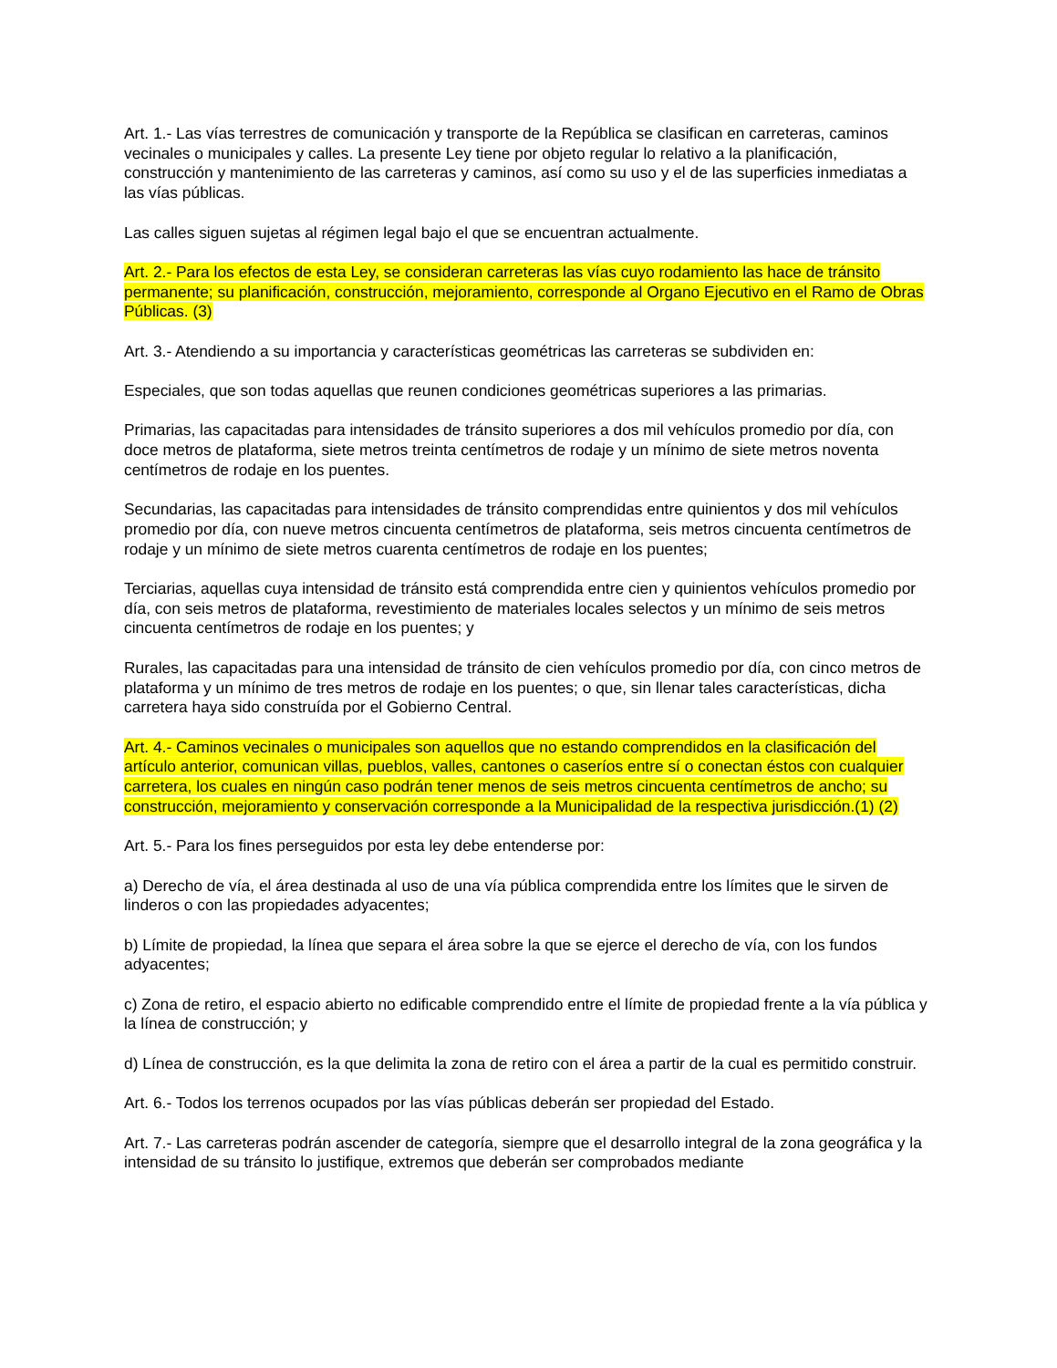Art. 1.- Las vías terrestres de comunicación y transporte de la República se clasifican en carreteras, caminos vecinales o municipales y calles. La presente Ley tiene por objeto regular lo relativo a la planificación, construcción y mantenimiento de las carreteras y caminos, así como su uso y el de las superficies inmediatas a las vías públicas.
Las calles siguen sujetas al régimen legal bajo el que se encuentran actualmente.
Art. 2.- Para los efectos de esta Ley, se consideran carreteras las vías cuyo rodamiento las hace de tránsito permanente; su planificación, construcción, mejoramiento, corresponde al Organo Ejecutivo en el Ramo de Obras Públicas. (3)
Art. 3.- Atendiendo a su importancia y características geométricas las carreteras se subdividen en:
Especiales, que son todas aquellas que reunen condiciones geométricas superiores a las primarias.
Primarias, las capacitadas para intensidades de tránsito superiores a dos mil vehículos promedio por día, con doce metros de plataforma, siete metros treinta centímetros de rodaje y un mínimo de siete metros noventa centímetros de rodaje en los puentes.
Secundarias, las capacitadas para intensidades de tránsito comprendidas entre quinientos y dos mil vehículos promedio por día, con nueve metros cincuenta centímetros de plataforma, seis metros cincuenta centímetros de rodaje y un mínimo de siete metros cuarenta centímetros de rodaje en los puentes;
Terciarias, aquellas cuya intensidad de tránsito está comprendida entre cien y quinientos vehículos promedio por día, con seis metros de plataforma, revestimiento de materiales locales selectos y un mínimo de seis metros cincuenta centímetros de rodaje en los puentes; y
Rurales, las capacitadas para una intensidad de tránsito de cien vehículos promedio por día, con cinco metros de plataforma y un mínimo de tres metros de rodaje en los puentes; o que, sin llenar tales características, dicha carretera haya sido construída por el Gobierno Central.
Art. 4.- Caminos vecinales o municipales son aquellos que no estando comprendidos en la clasificación del artículo anterior, comunican villas, pueblos, valles, cantones o caseríos entre sí o conectan éstos con cualquier carretera, los cuales en ningún caso podrán tener menos de seis metros cincuenta centímetros de ancho; su construcción, mejoramiento y conservación corresponde a la Municipalidad de la respectiva jurisdicción.(1) (2)
Art. 5.- Para los fines perseguidos por esta ley debe entenderse por:
a) Derecho de vía, el área destinada al uso de una vía pública comprendida entre los límites que le sirven de linderos o con las propiedades adyacentes;
b) Límite de propiedad, la línea que separa el área sobre la que se ejerce el derecho de vía, con los fundos adyacentes;
c) Zona de retiro, el espacio abierto no edificable comprendido entre el límite de propiedad frente a la vía pública y la línea de construcción; y
d) Línea de construcción, es la que delimita la zona de retiro con el área a partir de la cual es permitido construir.
Art. 6.- Todos los terrenos ocupados por las vías públicas deberán ser propiedad del Estado.
Art. 7.- Las carreteras podrán ascender de categoría, siempre que el desarrollo integral de la zona geográfica y la intensidad de su tránsito lo justifique, extremos que deberán ser comprobados mediante